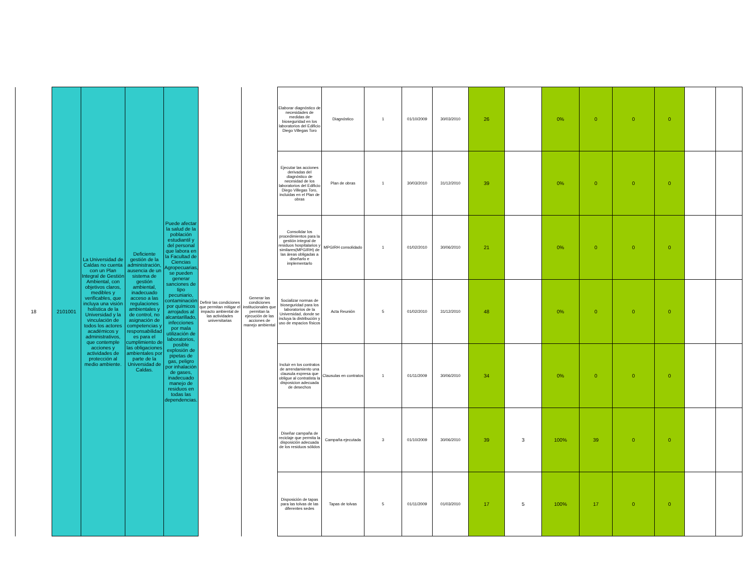| 18 | 2101001 | La Universidad de Caldas no cuenta con un Plan Integral de Gestión Ambiental, con objetivos claros, medibles y verificables, que incluya una visión holística de la Universidad y la vinculación de todos los actores académicos y administrativos, que contemple acciones y actividades de protección al medio ambiente. | Deficiente gestión de la administración, ausencia de un sistema de gestión ambiental, inadecuado acceso a las regulaciones ambientales y de control, no asignación de competencias y responsabilidad es para el cumplimiento de las obligaciones ambientales por parte de la Universidad de Caldas. | Puede afectar la salud de la población estudiantil y del personal que labora en la Facultad de Ciencias Agropecuarias, se pueden generar sanciones de tipo pecuniario, contaminación por químicos arrojados al alcantarillado, infecciones por mala utilización de laboratorios, posible explosión de pipetas de gas, peligro por inhalación de gases, inadecuado manejo de residuos en todas las dependencias. | Definir las condiciones que permitan mitigar el impacto ambiental de las actividades universitarias | Generar las condiciones institucionales que permitan la ejecución de las acciones de manejo ambiental | Elaborar diagnóstico de necesidades de medidas de bioseguridad en los laboratorios del Edificio Diego Villegas Toro | Diagnóstico | 1 | 01/10/2009 | 30/03/2010 | 26 | | 0% | 0 | 0 | 0 | | |
| | | | | | | | Ejecutar las acciones derivadas del diagnóstico de necesidad de los laboratorios del Edificio Diego Villegas Toro, incluidas en el Plan de obras | Plan de obras | 1 | 30/03/2010 | 31/12/2010 | 39 | | 0% | 0 | 0 | 0 | | |
| | | | | | | | Consolidar los procedimientos para la gestión integral de residuos hospitalarios y similares(MPGIRH) de las áreas obligadas a diseñarlo e implementarlo | MPGIRH consolidado | 1 | 01/02/2010 | 30/06/2010 | 21 | | 0% | 0 | 0 | 0 | | |
| | | | | | | | Socializar normas de bioseguridad para los laboratorios de la Universidad, donde se incluya la distribución y uso de espacios físicos | Acta Reunión | 5 | 01/02/2010 | 31/12/2010 | 48 | | 0% | 0 | 0 | 0 | | |
| | | | | | | | Incluir en los contratos de arrendamiento una clausula expresa que obligue al contratista la disposicion adecuada de desechos | Clausulas en contratos | 1 | 01/11/2009 | 30/06/2010 | 34 | | 0% | 0 | 0 | 0 | | |
| | | | | | | | Diseñar campaña de reciclaje que permita la disposición adecuada de los residuos sólidos | Campaña ejecutada | 3 | 01/10/2009 | 30/06/2010 | 39 | 3 | 100% | 39 | 0 | 0 | | |
| | | | | | | | Disposición de tapas para las tolvas de las diferentes sedes | Tapas de tolvas | 5 | 01/11/2009 | 01/03/2010 | 17 | 5 | 100% | 17 | 0 | 0 | | |